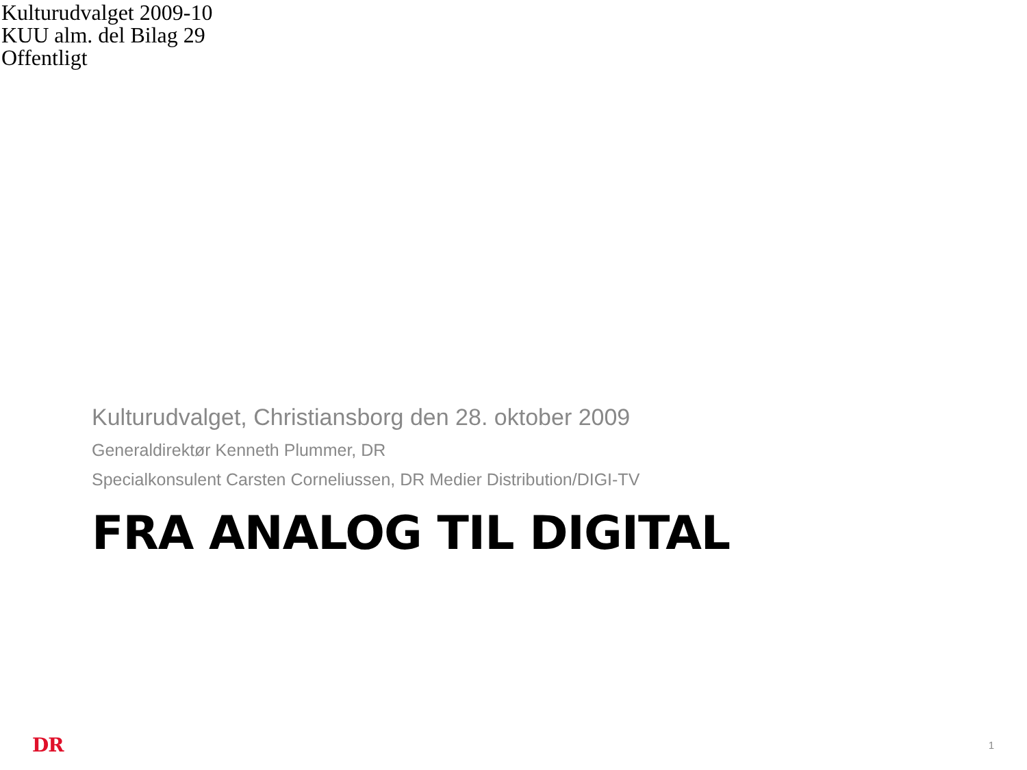Kulturudvalget 2009-10
KUU alm. del Bilag 29
Offentligt
Kulturudvalget, Christiansborg den 28. oktober 2009
Generaldirektør Kenneth Plummer, DR
Specialkonsulent Carsten Corneliussen, DR Medier Distribution/DIGI-TV
FRA ANALOG TIL DIGITAL
DR 1